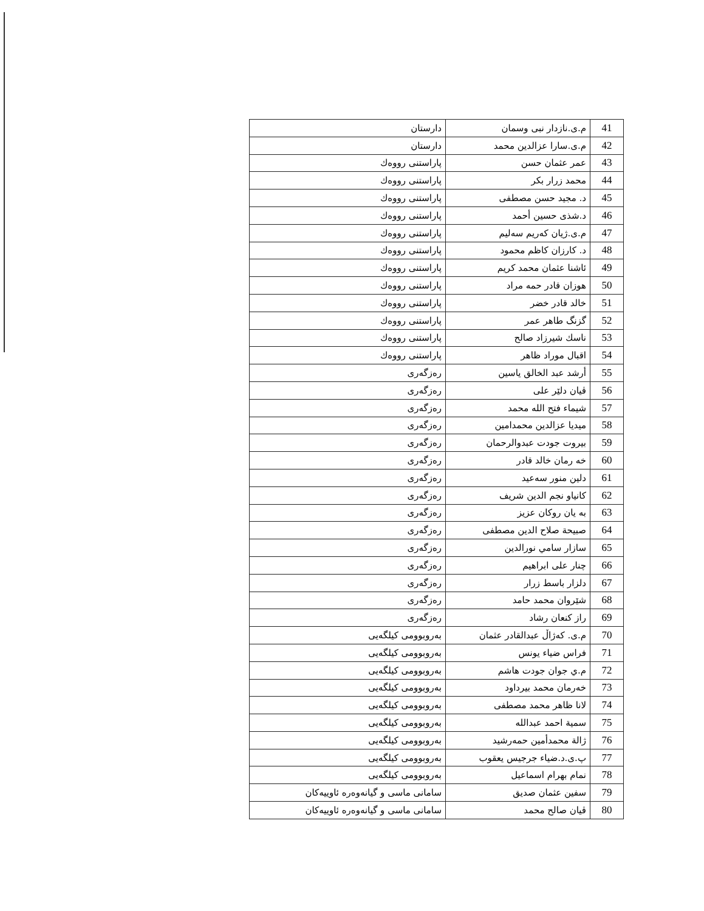| 41 | م.ی.نازدار نبی وسمان | دارستان |
| 42 | م.ی.سارا عزالدین محمد | دارستان |
| 43 | عمر عثمان حسن | پاراستنی رووەك |
| 44 | محمد زرار بکر | پاراستنی رووەك |
| 45 | د. مجید حسن مصطفی | پاراستنی رووەك |
| 46 | د.شذی حسین أحمد | پاراستنی رووەك |
| 47 | م.ی.ژیان کەریم سەلیم | پاراستنی رووەك |
| 48 | د. کارزان کاظم محمود | پاراستنی رووەك |
| 49 | ئاشنا عثمان محمد کریم | پاراستنی رووەك |
| 50 | هوزان قادر حمه مراد | پاراستنی رووەك |
| 51 | خالد قادر خضر | پاراستنی رووەك |
| 52 | گزنگ طاهر عمر | پاراستنی رووەك |
| 53 | ناسك شیرزاد صالح | پاراستنی رووەك |
| 54 | اقبال موراد ظاهر | پاراستنی رووەك |
| 55 | أرشد عبد الخالق یاسین | رەزگەری |
| 56 | ڤیان دلێر علی | رەزگەری |
| 57 | شیماء فتح الله محمد | رەزگەری |
| 58 | میدیا عزالدین محمدامین | رەزگەری |
| 59 | بیروت جودت عبدوالرحمان | رەزگەری |
| 60 | خه رمان خالد قادر | رەزگەری |
| 61 | دلین منور سەعید | رەزگەری |
| 62 | کانیاو نجم الدین شریف | رەزگەری |
| 63 | به یان روکان عزیز | رەزگەری |
| 64 | صبیحة صلاح الدین مصطفی | رەزگەری |
| 65 | سازار سامي نورالدین | رەزگەری |
| 66 | چنار علی ابراهیم | رەزگەری |
| 67 | دلزار باسط زرار | رەزگەری |
| 68 | شێروان محمد حامد | رەزگەری |
| 69 | راز کنعان رشاد | رەزگەری |
| 70 | م.ی. کەژاڵ عبدالقادر عثمان | بەروبوومی کیلگەیی |
| 71 | فراس ضیاء یونس | بەروبوومی کیلگەیی |
| 72 | م.ي جوان جودت هاشم | بەروبوومی کیلگەیی |
| 73 | خەرمان محمد بیرداود | بەروبوومی کیلگەیی |
| 74 | لانا ظاهر محمد مصطفی | بەروبوومی کیلگەیی |
| 75 | سمیة احمد عبدالله | بەروبوومی کیلگەیی |
| 76 | ژالة محمدأمین حمەرشید | بەروبوومی کیلگەیی |
| 77 | پ.ی.د.ضیاء جرجیس یعقوب | بەروبوومی کیلگەیی |
| 78 | نمام بهرام اسماعیل | بەروبوومی کیلگەیی |
| 79 | سفین عثمان صدیق | سامانی ماسی و گیانەوەرە ئاوییەکان |
| 80 | ڤیان صالح محمد | سامانی ماسی و گیانەوەرە ئاوییەکان |